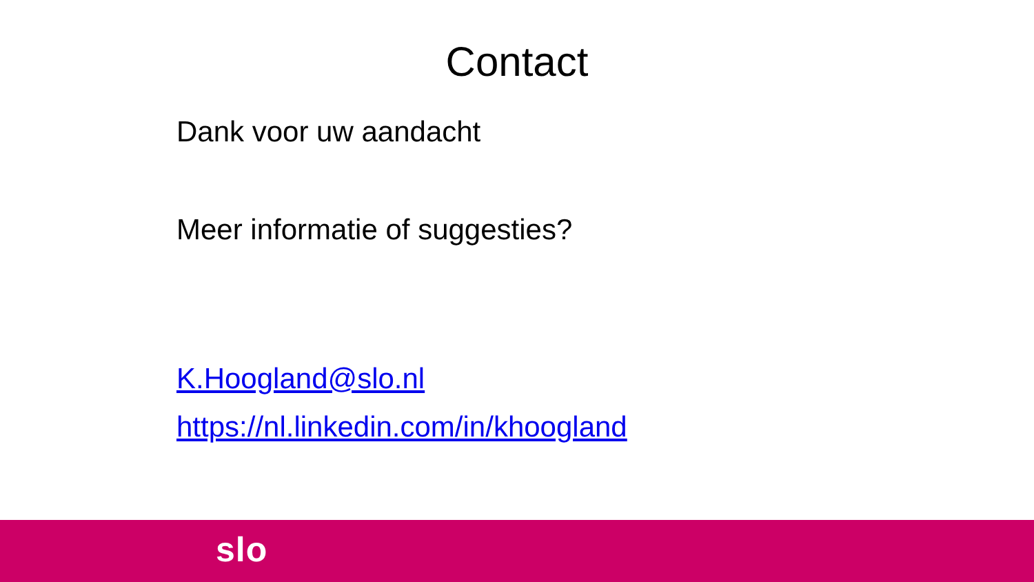Contact
Dank voor uw aandacht
Meer informatie of suggesties?
K.Hoogland@slo.nl
https://nl.linkedin.com/in/khoogland
slo